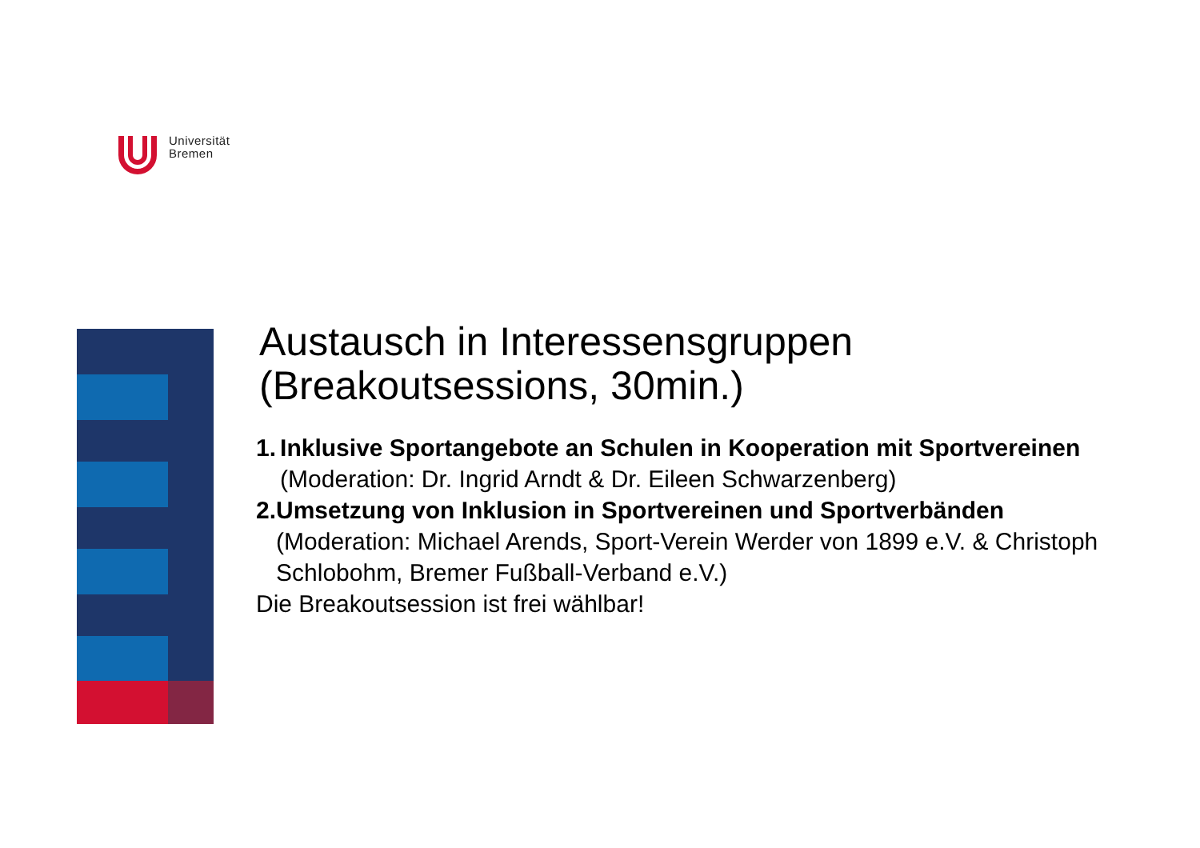Universität
Bremen
Austausch in Interessensgruppen
(Breakoutsessions, 30min.)
1. Inklusive Sportangebote an Schulen in Kooperation mit Sportvereinen (Moderation: Dr. Ingrid Arndt & Dr. Eileen Schwarzenberg)
2. Umsetzung von Inklusion in Sportvereinen und Sportverbänden (Moderation: Michael Arends, Sport-Verein Werder von 1899 e.V. & Christoph Schlobohm, Bremer Fußball-Verband e.V.)
Die Breakoutsession ist frei wählbar!